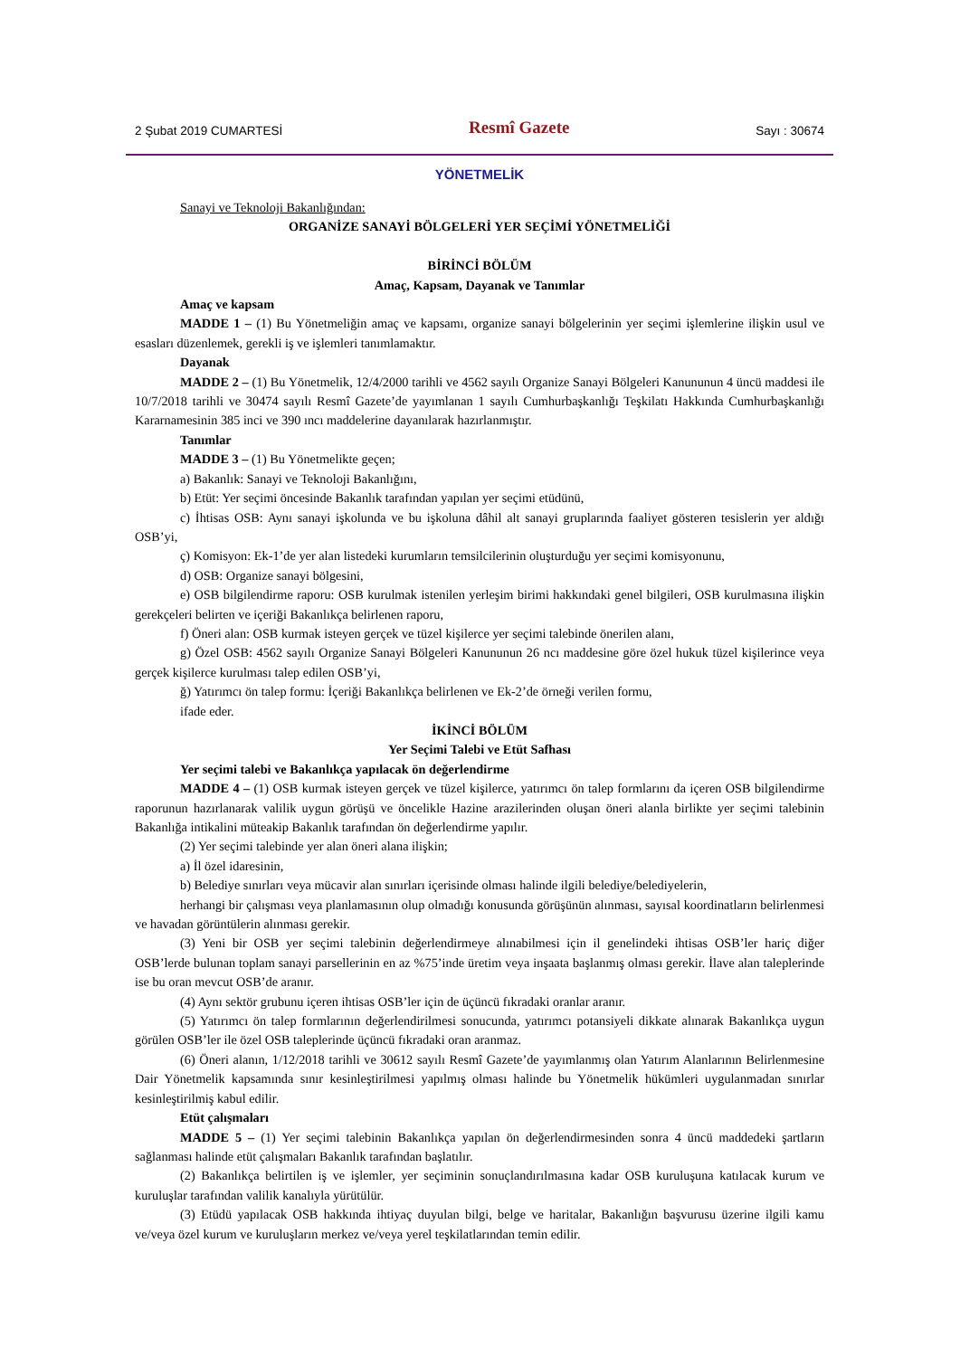2 Şubat 2019 CUMARTESİ Resmî Gazete Sayı : 30674
YÖNETMELİK
Sanayi ve Teknoloji Bakanlığından:
ORGANİZE SANAYİ BÖLGELERİ YER SEÇİMİ YÖNETMELİĞİ
BİRİNCİ BÖLÜM
Amaç, Kapsam, Dayanak ve Tanımlar
Amaç ve kapsam
MADDE 1 – (1) Bu Yönetmeliğin amaç ve kapsamı, organize sanayi bölgelerinin yer seçimi işlemlerine ilişkin usul ve esasları düzenlemek, gerekli iş ve işlemleri tanımlamaktır.
Dayanak
MADDE 2 – (1) Bu Yönetmelik, 12/4/2000 tarihli ve 4562 sayılı Organize Sanayi Bölgeleri Kanununun 4 üncü maddesi ile 10/7/2018 tarihli ve 30474 sayılı Resmî Gazete’de yayımlanan 1 sayılı Cumhurbaşkanlığı Teşkilatı Hakkında Cumhurbaşkanlığı Kararnamesinin 385 inci ve 390 ıncı maddelerine dayanılarak hazırlanmıştır.
Tanımlar
MADDE 3 – (1) Bu Yönetmelikte geçen;
a) Bakanlık: Sanayi ve Teknoloji Bakanlığını,
b) Etüt: Yer seçimi öncesinde Bakanlık tarafından yapılan yer seçimi etüdünü,
c) İhtisas OSB: Aynı sanayi işkolunda ve bu işkoluna dâhil alt sanayi gruplarında faaliyet gösteren tesislerin yer aldığı OSB’yi,
ç) Komisyon: Ek-1’de yer alan listedeki kurumların temsilcilerinin oluşturduğu yer seçimi komisyonunu,
d) OSB: Organize sanayi bölgesini,
e) OSB bilgilendirme raporu: OSB kurulmak istenilen yerleşim birimi hakkındaki genel bilgileri, OSB kurulmasına ilişkin gerekçeleri belirten ve içeriği Bakanlıkça belirlenen raporu,
f) Öneri alan: OSB kurmak isteyen gerçek ve tüzel kişilerce yer seçimi talebinde önerilen alanı,
g) Özel OSB: 4562 sayılı Organize Sanayi Bölgeleri Kanununun 26 ncı maddesine göre özel hukuk tüzel kişilerince veya gerçek kişilerce kurulması talep edilen OSB’yi,
ğ) Yatırımcı ön talep formu: İçeriği Bakanlıkça belirlenen ve Ek-2’de örneği verilen formu,
ifade eder.
İKİNCİ BÖLÜM
Yer Seçimi Talebi ve Etüt Safhası
Yer seçimi talebi ve Bakanlıkça yapılacak ön değerlendirme
MADDE 4 – (1) OSB kurmak isteyen gerçek ve tüzel kişilerce, yatırımcı ön talep formlarını da içeren OSB bilgilendirme raporunun hazırlanarak valilik uygun görüşü ve öncelikle Hazine arazilerinden oluşan öneri alanla birlikte yer seçimi talebinin Bakanlığa intikalini müteakip Bakanlık tarafından ön değerlendirme yapılır.
(2) Yer seçimi talebinde yer alan öneri alana ilişkin;
a) İl özel idaresinin,
b) Belediye sınırları veya mücavir alan sınırları içerisinde olması halinde ilgili belediye/belediyelerin,
herhangi bir çalışması veya planlamasının olup olmadığı konusunda görüşünün alınması, sayısal koordinatların belirlenmesi ve havadan görüntülerin alınması gerekir.
(3) Yeni bir OSB yer seçimi talebinin değerlendirmeye alınabilmesi için il genelindeki ihtisas OSB’ler hariç diğer OSB’lerde bulunan toplam sanayi parsellerinin en az %75’inde üretim veya inşaata başlanmış olması gerekir. İlave alan taleplerinde ise bu oran mevcut OSB’de aranır.
(4) Aynı sektör grubunu içeren ihtisas OSB’ler için de üçüncü fıkradaki oranlar aranır.
(5) Yatırımcı ön talep formlarının değerlendirilmesi sonucunda, yatırımcı potansiyeli dikkate alınarak Bakanlıkça uygun görülen OSB’ler ile özel OSB taleplerinde üçüncü fıkradaki oran aranmaz.
(6) Öneri alanın, 1/12/2018 tarihli ve 30612 sayılı Resmî Gazete’de yayımlanmış olan Yatırım Alanlarının Belirlenmesine Dair Yönetmelik kapsamında sınır kesinleştirilmesi yapılmış olması halinde bu Yönetmelik hükümleri uygulanmadan sınırlar kesinleştirilmiş kabul edilir.
Etüt çalışmaları
MADDE 5 – (1) Yer seçimi talebinin Bakanlıkça yapılan ön değerlendirmesinden sonra 4 üncü maddedeki şartların sağlanması halinde etüt çalışmaları Bakanlık tarafından başlatılır.
(2) Bakanlıkça belirtilen iş ve işlemler, yer seçiminin sonuçlandırılmasına kadar OSB kuruluşuna katılacak kurum ve kuruluşlar tarafından valilik kanalıyla yürütülür.
(3) Etüdü yapılacak OSB hakkında ihtiyaç duyulan bilgi, belge ve haritalar, Bakanlığın başvurusu üzerine ilgili kamu ve/veya özel kurum ve kuruluşların merkez ve/veya yerel teşkilatlarından temin edilir.